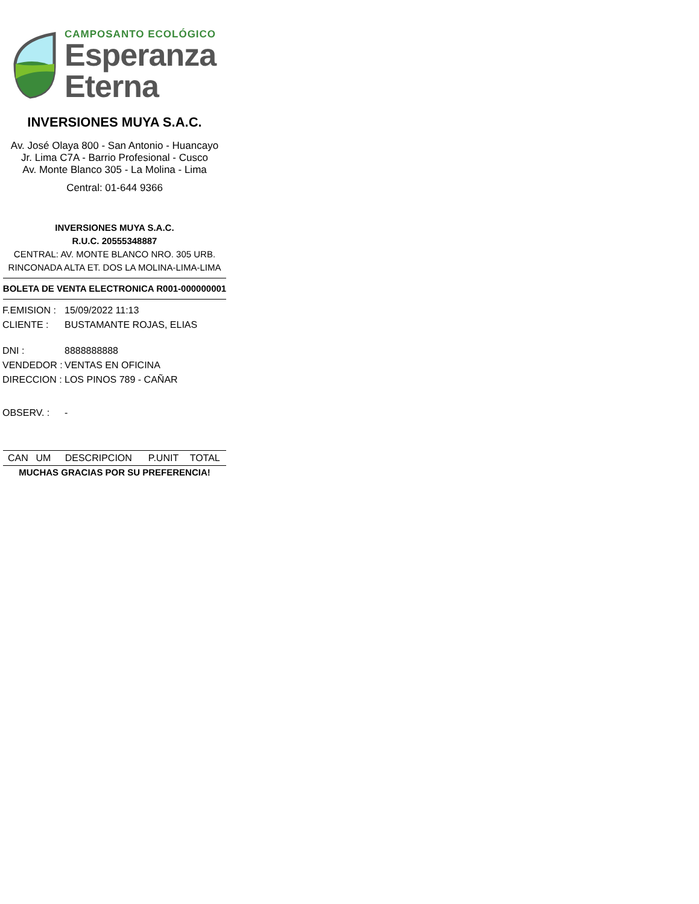CAMPOSANTO ECOLÓGICO
Esperanza
Eterna
INVERSIONES MUYA S.A.C.
Av. José Olaya 800 - San Antonio - Huancayo
Jr. Lima C7A - Barrio Profesional - Cusco
Av. Monte Blanco 305 - La Molina - Lima
Central: 01-644 9366
INVERSIONES MUYA S.A.C.
R.U.C. 20555348887
CENTRAL: AV. MONTE BLANCO NRO. 305 URB.
RINCONADA ALTA ET. DOS LA MOLINA-LIMA-LIMA
BOLETA DE VENTA ELECTRONICA R001-000000001
| F.EMISION : | 15/09/2022 11:13 |
| CLIENTE : | BUSTAMANTE ROJAS, ELIAS |
| DNI : | 8888888888 |
| VENDEDOR : | VENTAS EN OFICINA |
| DIRECCION : | LOS PINOS 789 - CAÑAR |
| OBSERV. : | - |
| CAN | UM | DESCRIPCION | P.UNIT | TOTAL |
| --- | --- | --- | --- | --- |
MUCHAS GRACIAS POR SU PREFERENCIA!